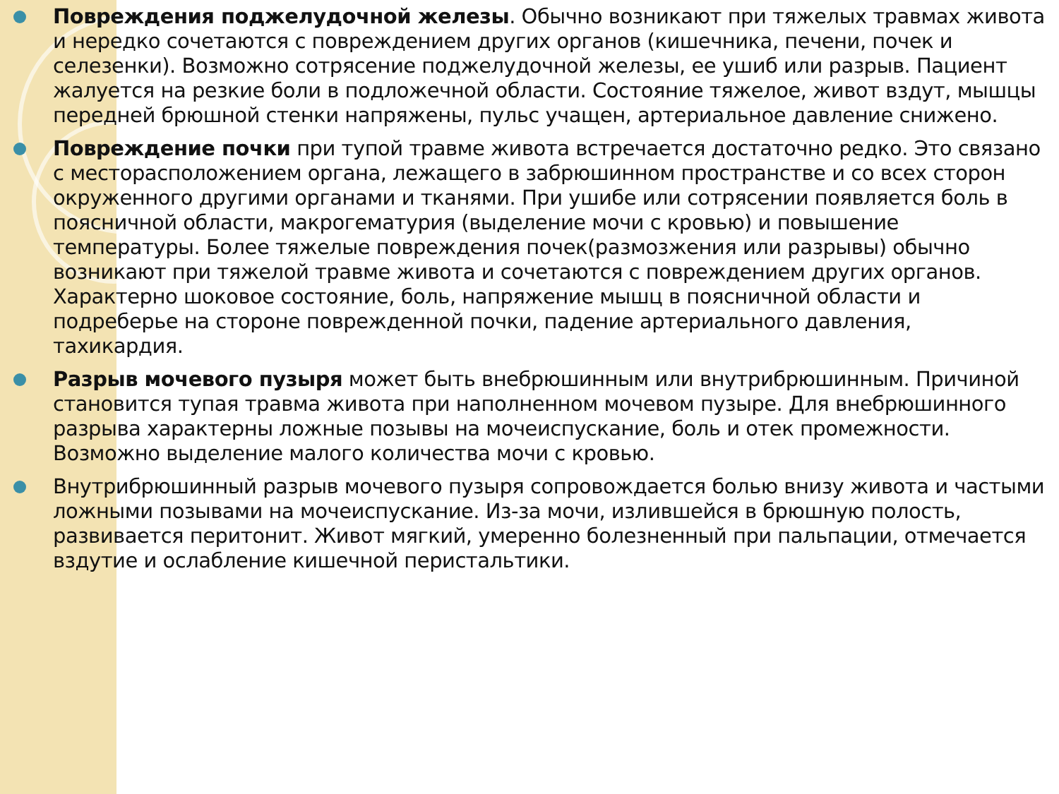Повреждения поджелудочной железы. Обычно возникают при тяжелых травмах живота и нередко сочетаются с повреждением других органов (кишечника, печени, почек и селезенки). Возможно сотрясение поджелудочной железы, ее ушиб или разрыв. Пациент жалуется на резкие боли в подложечной области. Состояние тяжелое, живот вздут, мышцы передней брюшной стенки напряжены, пульс учащен, артериальное давление снижено.
Повреждение почки при тупой травме живота встречается достаточно редко. Это связано с месторасположением органа, лежащего в забрюшинном пространстве и со всех сторон окруженного другими органами и тканями. При ушибе или сотрясении появляется боль в поясничной области, макрогематурия (выделение мочи с кровью) и повышение температуры. Более тяжелые повреждения почек(размозжения или разрывы) обычно возникают при тяжелой травме живота и сочетаются с повреждением других органов. Характерно шоковое состояние, боль, напряжение мышц в поясничной области и подреберье на стороне поврежденной почки, падение артериального давления, тахикардия.
Разрыв мочевого пузыря может быть внебрюшинным или внутрибрюшинным. Причиной становится тупая травма живота при наполненном мочевом пузыре. Для внебрюшинного разрыва характерны ложные позывы на мочеиспускание, боль и отек промежности. Возможно выделение малого количества мочи с кровью.
Внутрибрюшинный разрыв мочевого пузыря сопровождается болью внизу живота и частыми ложными позывами на мочеиспускание. Из-за мочи, излившейся в брюшную полость, развивается перитонит. Живот мягкий, умеренно болезненный при пальпации, отмечается вздутие и ослабление кишечной перистальтики.